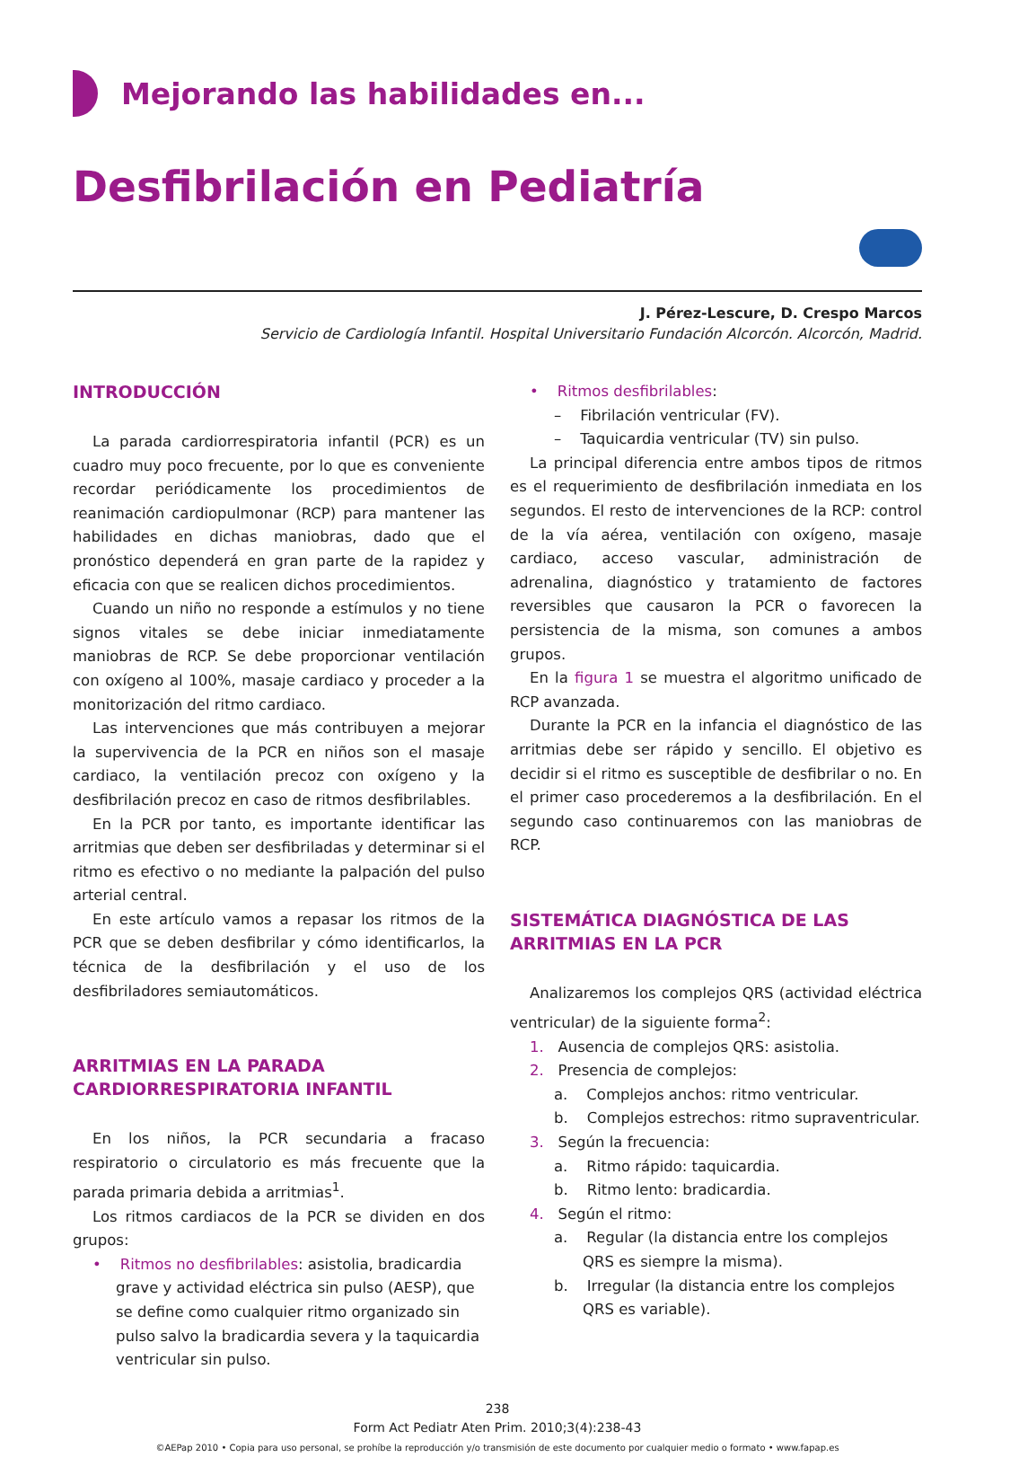Mejorando las habilidades en...
Desfibrilación en Pediatría
J. Pérez-Lescure, D. Crespo Marcos
Servicio de Cardiología Infantil. Hospital Universitario Fundación Alcorcón. Alcorcón, Madrid.
INTRODUCCIÓN
La parada cardiorrespiratoria infantil (PCR) es un cuadro muy poco frecuente, por lo que es conveniente recordar periódicamente los procedimientos de reanimación cardiopulmonar (RCP) para mantener las habilidades en dichas maniobras, dado que el pronóstico dependerá en gran parte de la rapidez y eficacia con que se realicen dichos procedimientos.
Cuando un niño no responde a estímulos y no tiene signos vitales se debe iniciar inmediatamente maniobras de RCP. Se debe proporcionar ventilación con oxígeno al 100%, masaje cardiaco y proceder a la monitorización del ritmo cardiaco.
Las intervenciones que más contribuyen a mejorar la supervivencia de la PCR en niños son el masaje cardiaco, la ventilación precoz con oxígeno y la desfibrilación precoz en caso de ritmos desfibrilables.
En la PCR por tanto, es importante identificar las arritmias que deben ser desfibriladas y determinar si el ritmo es efectivo o no mediante la palpación del pulso arterial central.
En este artículo vamos a repasar los ritmos de la PCR que se deben desfibrilar y cómo identificarlos, la técnica de la desfibrilación y el uso de los desfibriladores semiautomáticos.
ARRITMIAS EN LA PARADA CARDIORRESPIRATORIA INFANTIL
En los niños, la PCR secundaria a fracaso respiratorio o circulatorio es más frecuente que la parada primaria debida a arritmias<sup>1</sup>.
Los ritmos cardiacos de la PCR se dividen en dos grupos:
• Ritmos no desfibrilables: asistolia, bradicardia grave y actividad eléctrica sin pulso (AESP), que se define como cualquier ritmo organizado sin pulso salvo la bradicardia severa y la taquicardia ventricular sin pulso.
• Ritmos desfibrilables:
– Fibrilación ventricular (FV).
– Taquicardia ventricular (TV) sin pulso.
La principal diferencia entre ambos tipos de ritmos es el requerimiento de desfibrilación inmediata en los segundos. El resto de intervenciones de la RCP: control de la vía aérea, ventilación con oxígeno, masaje cardiaco, acceso vascular, administración de adrenalina, diagnóstico y tratamiento de factores reversibles que causaron la PCR o favorecen la persistencia de la misma, son comunes a ambos grupos.
En la figura 1 se muestra el algoritmo unificado de RCP avanzada.
Durante la PCR en la infancia el diagnóstico de las arritmias debe ser rápido y sencillo. El objetivo es decidir si el ritmo es susceptible de desfibrilar o no. En el primer caso procederemos a la desfibrilación. En el segundo caso continuaremos con las maniobras de RCP.
SISTEMÁTICA DIAGNÓSTICA DE LAS ARRITMIAS EN LA PCR
Analizaremos los complejos QRS (actividad eléctrica ventricular) de la siguiente forma<sup>2</sup>:
1. Ausencia de complejos QRS: asistolia.
2. Presencia de complejos:
a. Complejos anchos: ritmo ventricular.
b. Complejos estrechos: ritmo supraventricular.
3. Según la frecuencia:
a. Ritmo rápido: taquicardia.
b. Ritmo lento: bradicardia.
4. Según el ritmo:
a. Regular (la distancia entre los complejos QRS es siempre la misma).
b. Irregular (la distancia entre los complejos QRS es variable).
238
Form Act Pediatr Aten Prim. 2010;3(4):238-43
©AEPap 2010 • Copia para uso personal, se prohíbe la reproducción y/o transmisión de este documento por cualquier medio o formato • www.fapap.es